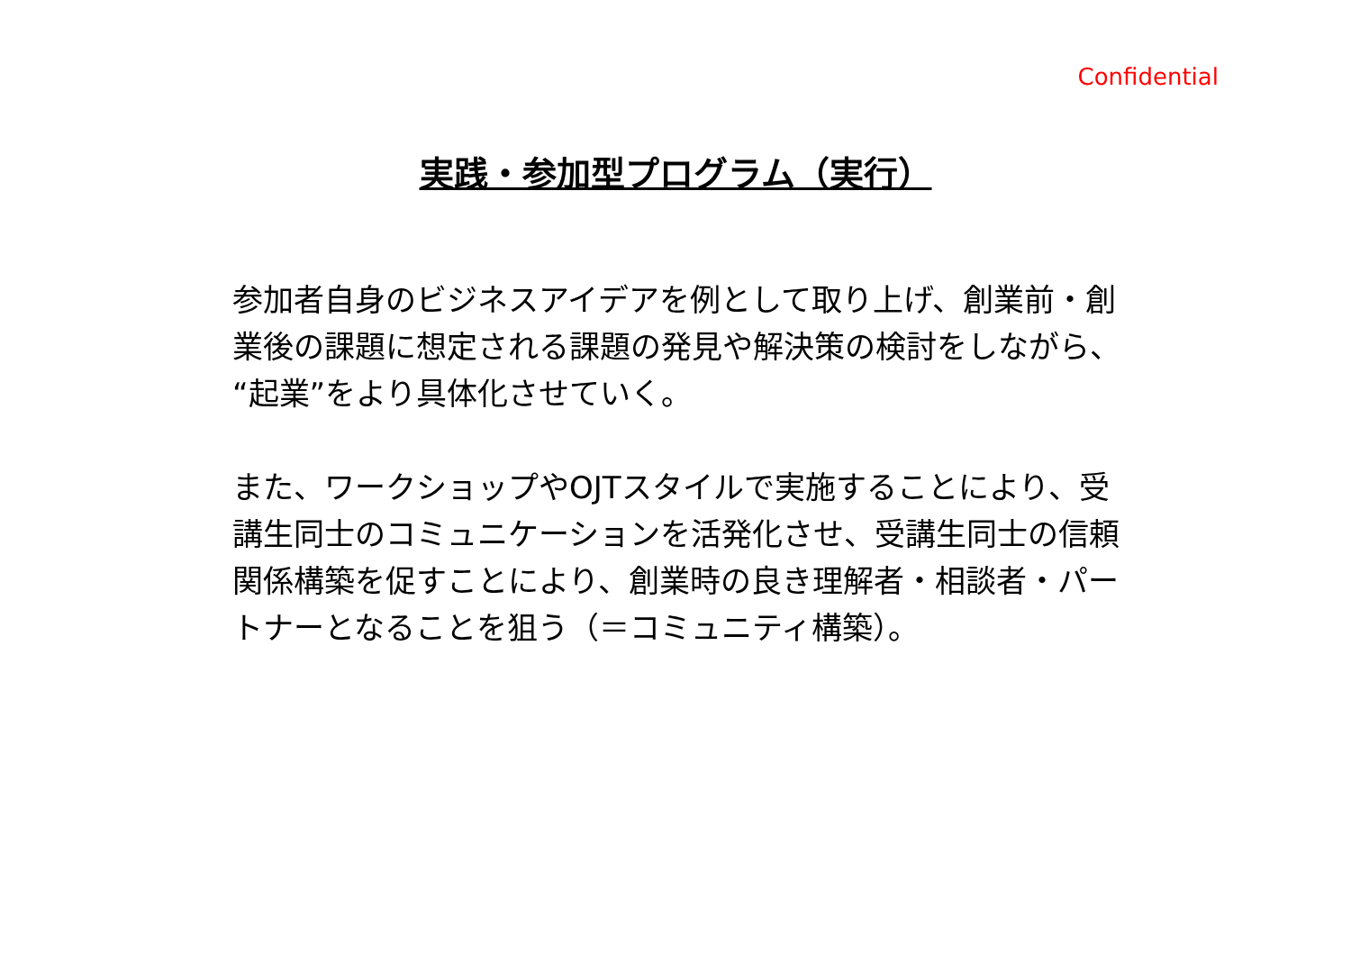Confidential
実践・参加型プログラム（実行）
参加者自身のビジネスアイデアを例として取り上げ、創業前・創業後の課題に想定される課題の発見や解決策の検討をしながら、“起業”をより具体化させていく。
また、ワークショップやOJTスタイルで実施することにより、受講生同士のコミュニケーションを活発化させ、受講生同士の信頼関係構築を促すことにより、創業時の良き理解者・相談者・パートナーとなることを狙う（＝コミュニティ構築）。